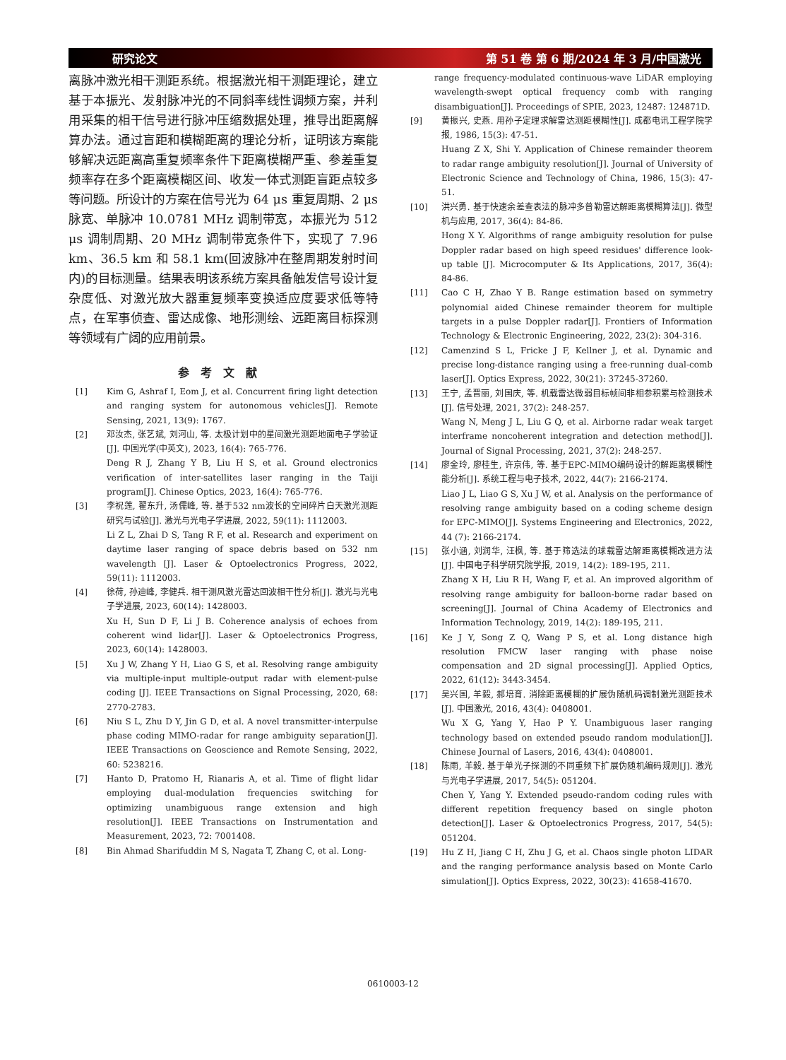研究论文 第 51 卷 第 6 期/2024 年 3 月/中国激光
离脉冲激光相干测距系统。根据激光相干测距理论，建立基于本振光、发射脉冲光的不同斜率线性调频方案，并利用采集的相干信号进行脉冲压缩数据处理，推导出距离解算办法。通过盲距和模糊距离的理论分析，证明该方案能够解决远距离高重复频率条件下距离模糊严重、参差重复频率存在多个距离模糊区间、收发一体式测距盲距点较多等问题。所设计的方案在信号光为 64 μs 重复周期、2 μs 脉宽、单脉冲 10.0781 MHz 调制带宽，本振光为 512 μs 调制周期、20 MHz 调制带宽条件下，实现了 7.96 km、36.5 km 和 58.1 km(回波脉冲在整周期发射时间内)的目标测量。结果表明该系统方案具备触发信号设计复杂度低、对激光放大器重复频率变换适应度要求低等特点，在军事侦查、雷达成像、地形测绘、远距离目标探测等领域有广阔的应用前景。
参考文献
[1] Kim G, Ashraf I, Eom J, et al. Concurrent firing light detection and ranging system for autonomous vehicles[J]. Remote Sensing, 2021, 13(9): 1767.
[2] 邓汝杰, 张艺斌, 刘河山, 等. 太极计划中的星间激光测距地面电子学验证[J]. 中国光学(中英文), 2023, 16(4): 765-776.
Deng R J, Zhang Y B, Liu H S, et al. Ground electronics verification of inter-satellites laser ranging in the Taiji program[J]. Chinese Optics, 2023, 16(4): 765-776.
[3] 李祝莲, 翟东升, 汤儒峰, 等. 基于532 nm波长的空间碎片白天激光测距研究与试验[J]. 激光与光电子学进展, 2022, 59(11): 1112003.
Li Z L, Zhai D S, Tang R F, et al. Research and experiment on daytime laser ranging of space debris based on 532 nm wavelength [J]. Laser & Optoelectronics Progress, 2022, 59(11): 1112003.
[4] 徐荷, 孙迪峰, 李健兵. 相干测风激光雷达回波相干性分析[J]. 激光与光电子学进展, 2023, 60(14): 1428003.
Xu H, Sun D F, Li J B. Coherence analysis of echoes from coherent wind lidar[J]. Laser & Optoelectronics Progress, 2023, 60(14): 1428003.
[5] Xu J W, Zhang Y H, Liao G S, et al. Resolving range ambiguity via multiple-input multiple-output radar with element-pulse coding [J]. IEEE Transactions on Signal Processing, 2020, 68: 2770-2783.
[6] Niu S L, Zhu D Y, Jin G D, et al. A novel transmitter-interpulse phase coding MIMO-radar for range ambiguity separation[J]. IEEE Transactions on Geoscience and Remote Sensing, 2022, 60: 5238216.
[7] Hanto D, Pratomo H, Rianaris A, et al. Time of flight lidar employing dual-modulation frequencies switching for optimizing unambiguous range extension and high resolution[J]. IEEE Transactions on Instrumentation and Measurement, 2023, 72: 7001408.
[8] Bin Ahmad Sharifuddin M S, Nagata T, Zhang C, et al. Long-
range frequency-modulated continuous-wave LiDAR employing wavelength-swept optical frequency comb with ranging disambiguation[J]. Proceedings of SPIE, 2023, 12487: 124871D.
[9] 黄振兴, 史燕. 用孙子定理求解雷达测距模糊性[J]. 成都电讯工程学院学报, 1986, 15(3): 47-51.
Huang Z X, Shi Y. Application of Chinese remainder theorem to radar range ambiguity resolution[J]. Journal of University of Electronic Science and Technology of China, 1986, 15(3): 47-51.
[10] 洪兴勇. 基于快速余差查表法的脉冲多普勒雷达解距离模糊算法[J]. 微型机与应用, 2017, 36(4): 84-86.
Hong X Y. Algorithms of range ambiguity resolution for pulse Doppler radar based on high speed residues' difference look-up table [J]. Microcomputer & Its Applications, 2017, 36(4): 84-86.
[11] Cao C H, Zhao Y B. Range estimation based on symmetry polynomial aided Chinese remainder theorem for multiple targets in a pulse Doppler radar[J]. Frontiers of Information Technology & Electronic Engineering, 2022, 23(2): 304-316.
[12] Camenzind S L, Fricke J F, Kellner J, et al. Dynamic and precise long-distance ranging using a free-running dual-comb laser[J]. Optics Express, 2022, 30(21): 37245-37260.
[13] 王宁, 孟晋丽, 刘国庆, 等. 机载雷达微弱目标帧间非相参积累与检测技术[J]. 信号处理, 2021, 37(2): 248-257.
Wang N, Meng J L, Liu G Q, et al. Airborne radar weak target interframe noncoherent integration and detection method[J]. Journal of Signal Processing, 2021, 37(2): 248-257.
[14] 廖金玲, 廖桂生, 许京伟, 等. 基于EPC-MIMO编码设计的解距离模糊性能分析[J]. 系统工程与电子技术, 2022, 44(7): 2166-2174.
Liao J L, Liao G S, Xu J W, et al. Analysis on the performance of resolving range ambiguity based on a coding scheme design for EPC-MIMO[J]. Systems Engineering and Electronics, 2022, 44 (7): 2166-2174.
[15] 张小涵, 刘润华, 汪枫, 等. 基于筛选法的球载雷达解距离模糊改进方法[J]. 中国电子科学研究院学报, 2019, 14(2): 189-195, 211.
Zhang X H, Liu R H, Wang F, et al. An improved algorithm of resolving range ambiguity for balloon-borne radar based on screening[J]. Journal of China Academy of Electronics and Information Technology, 2019, 14(2): 189-195, 211.
[16] Ke J Y, Song Z Q, Wang P S, et al. Long distance high resolution FMCW laser ranging with phase noise compensation and 2D signal processing[J]. Applied Optics, 2022, 61(12): 3443-3454.
[17] 吴兴国, 羊毅, 郝培育. 消除距离模糊的扩展伪随机码调制激光测距技术[J]. 中国激光, 2016, 43(4): 0408001.
Wu X G, Yang Y, Hao P Y. Unambiguous laser ranging technology based on extended pseudo random modulation[J]. Chinese Journal of Lasers, 2016, 43(4): 0408001.
[18] 陈雨, 羊毅. 基于单光子探测的不同重频下扩展伪随机编码规则[J]. 激光与光电子学进展, 2017, 54(5): 051204.
Chen Y, Yang Y. Extended pseudo-random coding rules with different repetition frequency based on single photon detection[J]. Laser & Optoelectronics Progress, 2017, 54(5): 051204.
[19] Hu Z H, Jiang C H, Zhu J G, et al. Chaos single photon LIDAR and the ranging performance analysis based on Monte Carlo simulation[J]. Optics Express, 2022, 30(23): 41658-41670.
0610003-12